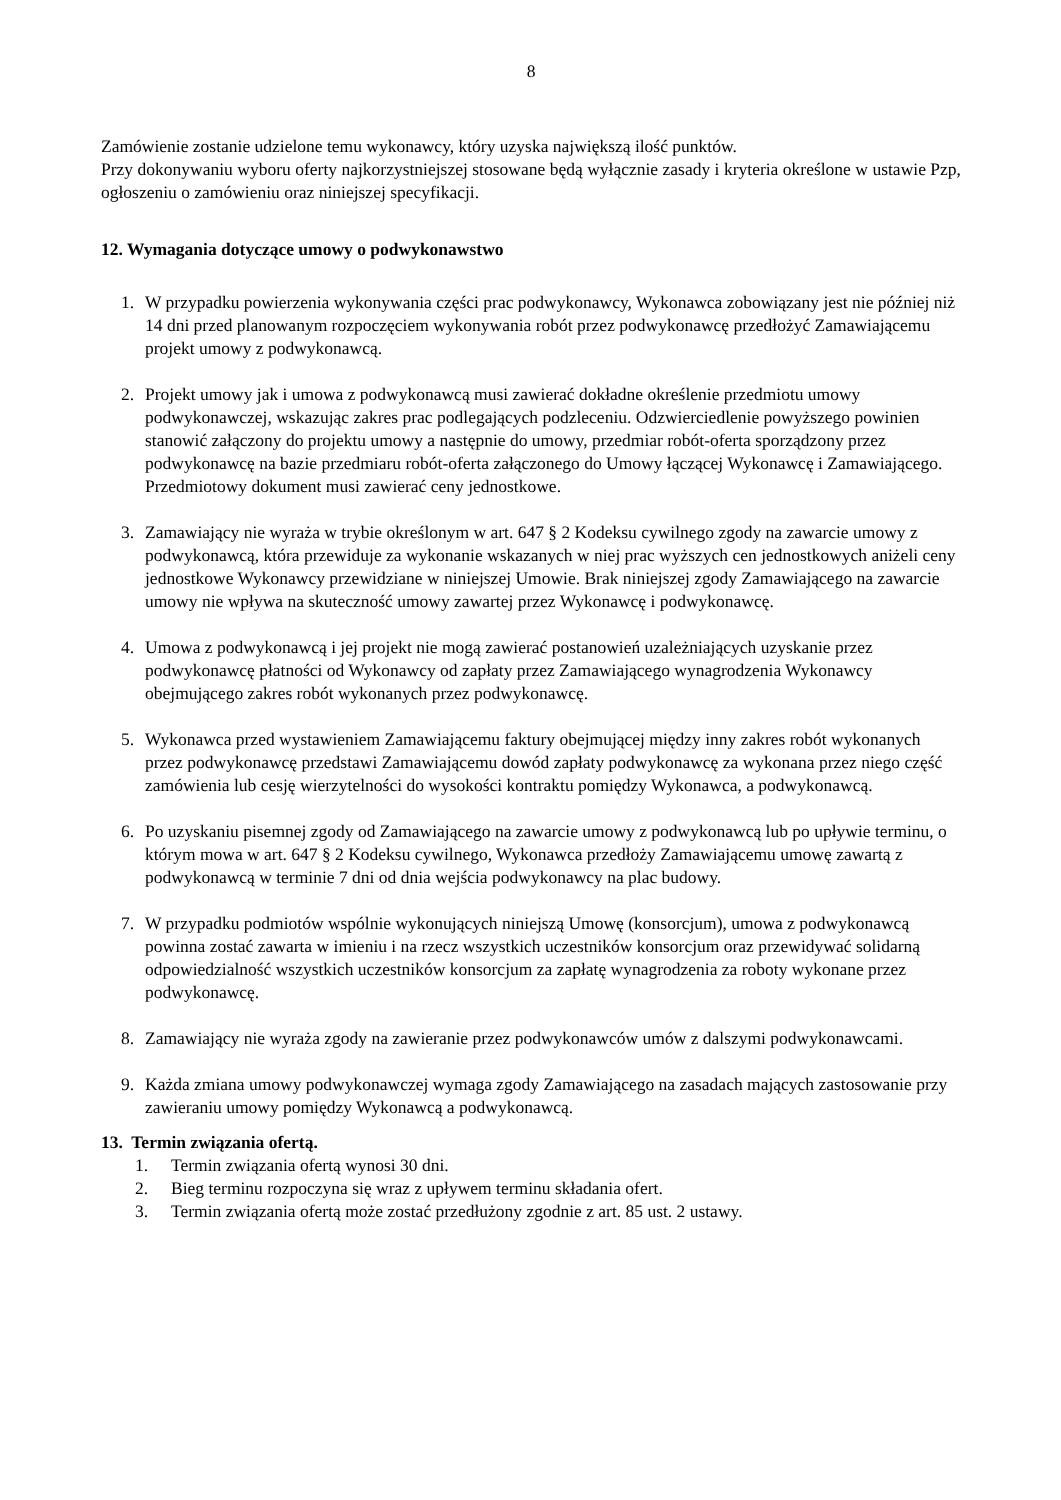8
Zamówienie zostanie udzielone temu wykonawcy, który uzyska największą ilość punktów.
Przy dokonywaniu wyboru oferty najkorzystniejszej stosowane będą wyłącznie zasady i kryteria określone w ustawie Pzp, ogłoszeniu o zamówieniu oraz niniejszej specyfikacji.
12. Wymagania dotyczące umowy o podwykonawstwo
1. W przypadku powierzenia wykonywania części prac podwykonawcy, Wykonawca zobowiązany jest nie później niż 14 dni przed planowanym rozpoczęciem wykonywania robót przez podwykonawcę przedłożyć Zamawiającemu projekt umowy z podwykonawcą.
2. Projekt umowy jak i umowa z podwykonawcą musi zawierać dokładne określenie przedmiotu umowy podwykonawczej, wskazując zakres prac podlegających podzleceniu. Odzwierciedlenie powyższego powinien stanowić załączony do projektu umowy a następnie do umowy, przedmiar robót-oferta sporządzony przez podwykonawcę na bazie przedmiaru robót-oferta załączonego do Umowy łączącej Wykonawcę i Zamawiającego. Przedmiotowy dokument musi zawierać ceny jednostkowe.
3. Zamawiający nie wyraża w trybie określonym w art. 647 § 2 Kodeksu cywilnego zgody na zawarcie umowy z podwykonawcą, która przewiduje za wykonanie wskazanych w niej prac wyższych cen jednostkowych aniżeli ceny jednostkowe Wykonawcy przewidziane w niniejszej Umowie. Brak niniejszej zgody Zamawiającego na zawarcie umowy nie wpływa na skuteczność umowy zawartej przez Wykonawcę i podwykonawcę.
4. Umowa z podwykonawcą i jej projekt nie mogą zawierać postanowień uzależniających uzyskanie przez podwykonawcę płatności od Wykonawcy od zapłaty przez Zamawiającego wynagrodzenia Wykonawcy obejmującego zakres robót wykonanych przez podwykonawcę.
5. Wykonawca przed wystawieniem Zamawiającemu faktury obejmującej między inny zakres robót wykonanych przez podwykonawcę przedstawi Zamawiającemu dowód zapłaty podwykonawcę za wykonana przez niego część zamówienia lub cesję wierzytelności do wysokości kontraktu pomiędzy Wykonawca, a podwykonawcą.
6. Po uzyskaniu pisemnej zgody od Zamawiającego na zawarcie umowy z podwykonawcą lub po upływie terminu, o którym mowa w art. 647 § 2 Kodeksu cywilnego, Wykonawca przedłoży Zamawiającemu umowę zawartą z podwykonawcą w terminie 7 dni od dnia wejścia podwykonawcy na plac budowy.
7. W przypadku podmiotów wspólnie wykonujących niniejszą Umowę (konsorcjum), umowa z podwykonawcą powinna zostać zawarta w imieniu i na rzecz wszystkich uczestników konsorcjum oraz przewidywać solidarną odpowiedzialność wszystkich uczestników konsorcjum za zapłatę wynagrodzenia za roboty wykonane przez podwykonawcę.
8. Zamawiający nie wyraża zgody na zawieranie przez podwykonawców umów z dalszymi podwykonawcami.
9. Każda zmiana umowy podwykonawczej wymaga zgody Zamawiającego na zasadach mających zastosowanie przy zawieraniu umowy pomiędzy Wykonawcą a podwykonawcą.
13. Termin związania ofertą.
1. Termin związania ofertą wynosi 30 dni.
2. Bieg terminu rozpoczyna się wraz z upływem terminu składania ofert.
3. Termin związania ofertą może zostać przedłużony zgodnie z art. 85 ust. 2 ustawy.